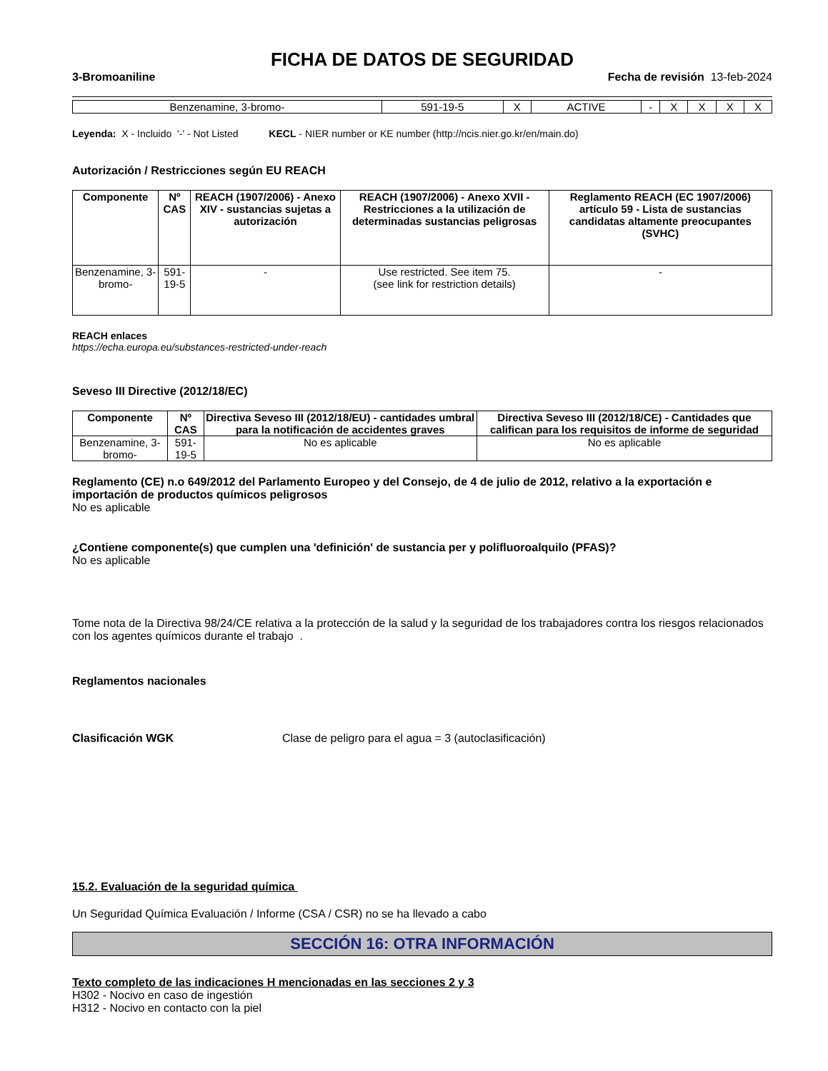FICHA DE DATOS DE SEGURIDAD
3-Bromoaniline Fecha de revisión 13-feb-2024
| Benzenamine, 3-bromo- | 591-19-5 | X | ACTIVE | - | X | X | X | X |
Leyenda: X - Incluido '-' - Not Listed KECL - NIER number or KE number (http://ncis.nier.go.kr/en/main.do)
Autorización / Restricciones según EU REACH
| Componente | Nº CAS | REACH (1907/2006) - Anexo XIV - sustancias sujetas a autorización | REACH (1907/2006) - Anexo XVII - Restricciones a la utilización de determinadas sustancias peligrosas | Reglamento REACH (EC 1907/2006) artículo 59 - Lista de sustancias candidatas altamente preocupantes (SVHC) |
| --- | --- | --- | --- | --- |
| Benzenamine, 3-bromo- | 591-19-5 | - | Use restricted. See item 75. (see link for restriction details) | - |
REACH enlaces
https://echa.europa.eu/substances-restricted-under-reach
Seveso III Directive (2012/18/EC)
| Componente | Nº CAS | Directiva Seveso III (2012/18/EU) - cantidades umbral para la notificación de accidentes graves | Directiva Seveso III (2012/18/CE) - Cantidades que califican para los requisitos de informe de seguridad |
| --- | --- | --- | --- |
| Benzenamine, 3-bromo- | 591-19-5 | No es aplicable | No es aplicable |
Reglamento (CE) n.o 649/2012 del Parlamento Europeo y del Consejo, de 4 de julio de 2012, relativo a la exportación e importación de productos químicos peligrosos
No es aplicable
¿Contiene componente(s) que cumplen una 'definición' de sustancia per y polifluoroalquilo (PFAS)?
No es aplicable
Tome nota de la Directiva 98/24/CE relativa a la protección de la salud y la seguridad de los trabajadores contra los riesgos relacionados con los agentes químicos durante el trabajo .
Reglamentos nacionales
Clasificación WGK Clase de peligro para el agua = 3 (autoclasificación)
15.2. Evaluación de la seguridad química
Un Seguridad Química Evaluación / Informe (CSA / CSR) no se ha llevado a cabo
SECCIÓN 16: OTRA INFORMACIÓN
Texto completo de las indicaciones H mencionadas en las secciones 2 y 3
H302 - Nocivo en caso de ingestión
H312 - Nocivo en contacto con la piel